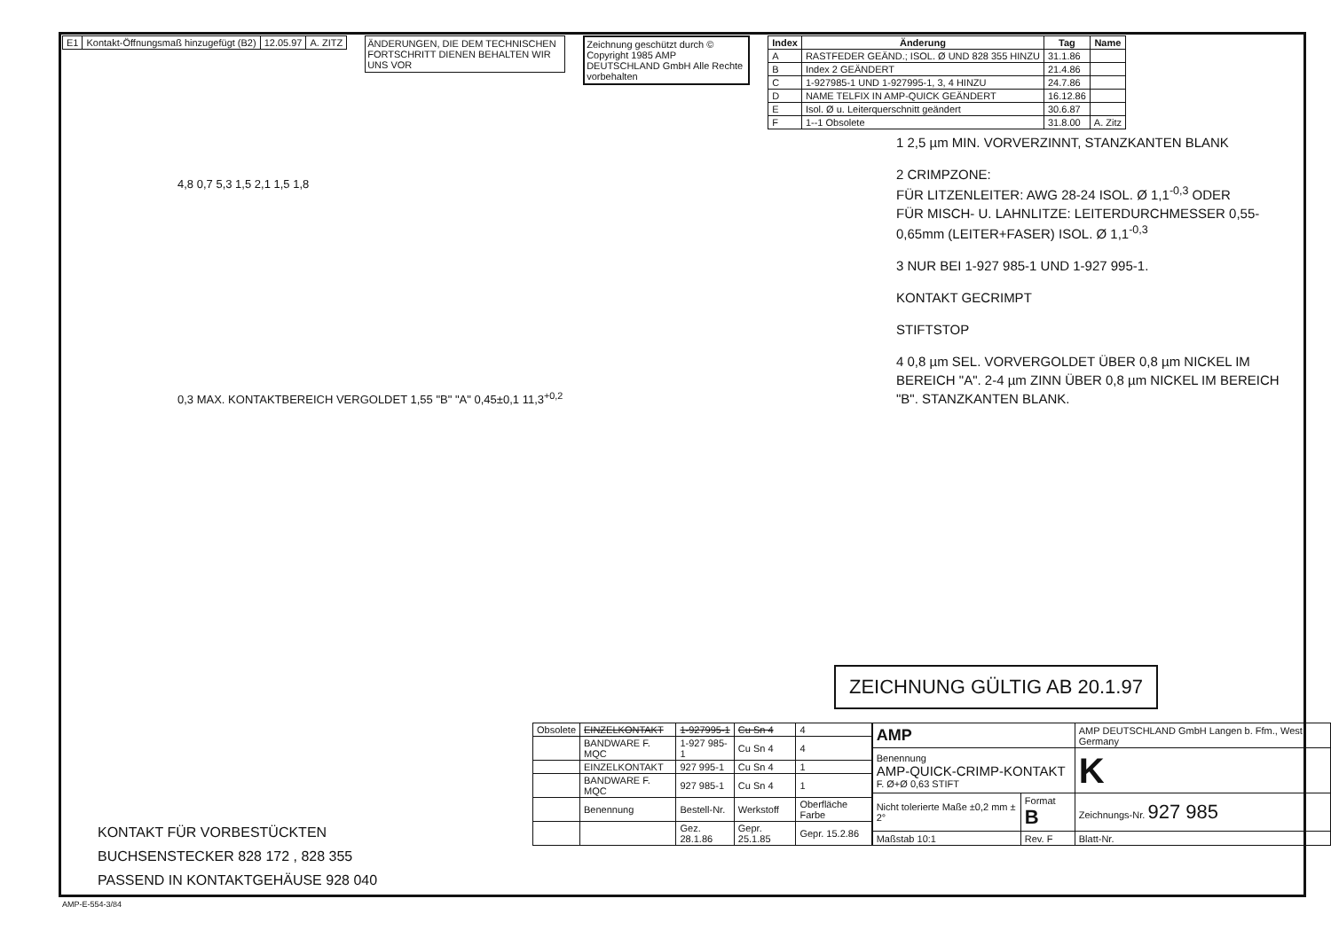| E1 | Kontakt-Öffnungsmaß hinzugefügt (B2) | 12.05.97 | A. ZITZ |
ÄNDERUNGEN, DIE DEM TECHNISCHEN FORTSCHRITT DIENEN BEHALTEN WIR UNS VOR
Zeichnung geschützt durch © Copyright 1985 AMP DEUTSCHLAND GmbH Alle Rechte vorbehalten
| Index | Änderung | Tag | Name |
| --- | --- | --- | --- |
| A | RASTFEDER GEÄND.; ISOL. Ø UND 828 355 HINZU | 31.1.86 | |
| B | Index 2 GEÄNDERT | 21.4.86 | |
| C | 1-927985-1 UND 1-927995-1, 3, 4 HINZU | 24.7.86 | |
| D | NAME TELFIX IN AMP-QUICK GEÄNDERT | 16.12.86 | |
| E | Isol. Ø u. Leiterquerschnitt geändert | 30.6.87 | |
| F | 1--1 Obsolete | 31.8.00 | A. Zitz |
1 2,5 µm MIN. VORVERZINNT, STANZKANTEN BLANK
2 CRIMPZONE:
FÜR LITZENLEITER: AWG 28-24 ISOL. Ø 1,1<sup>-0,3</sup> ODER
FÜR MISCH- U. LAHNLITZE: LEITERDURCHMESSER 0,55-0,65mm (LEITER+FASER) ISOL. Ø 1,1<sup>-0,3</sup>
3 NUR BEI 1-927 985-1 UND 1-927 995-1.
KONTAKT GECRIMPT
STIFTSTOP
4 0,8 µm SEL. VORVERGOLDET ÜBER 0,8 µm NICKEL IM BEREICH "A". 2-4 µm ZINN ÜBER 0,8 µm NICKEL IM BEREICH "B". STANZKANTEN BLANK.
4,8 0,7 5,3 1,5 2,1 1,5 1,8
0,3 MAX. KONTAKTBEREICH VERGOLDET 1,55 "B" "A" 0,45±0,1 11,3<sup>+0,2</sup>
ZEICHNUNG GÜLTIG AB 20.1.97
| Obsolete | EINZELKONTAKT | 1-927995-1 | Cu Sn 4 | 4 |
| | BANDWARE F. MQC | 1-927 985-1 | Cu Sn 4 | 4 |
| | EINZELKONTAKT | 927 995-1 | Cu Sn 4 | 1 |
| | BANDWARE F. MQC | 927 985-1 | Cu Sn 4 | 1 |
| | Benennung | Bestell-Nr. | Werkstoff | Oberfläche Farbe |
| | | Gez. 28.1.86 | Gepr. 25.1.85 | Gepr. 15.2.86 |
| AMP | | AMP DEUTSCHLAND GmbH Langen b. Ffm., West Germany | |
| Benennung AMP-QUICK-CRIMP-KONTAKT F. Ø+Ø 0,63 STIFT | | | K |
| Nicht tolerierte Maße ±0,2 mm ± 2° | Format B | Zeichnungs-Nr. 927 985 | |
| Maßstab 10:1 | Rev. F | Blatt-Nr. | |
KONTAKT FÜR VORBESTÜCKTEN
BUCHSENSTECKER 828 172 , 828 355
PASSEND IN KONTAKTGEHÄUSE 928 040
AMP-E-554-3/84